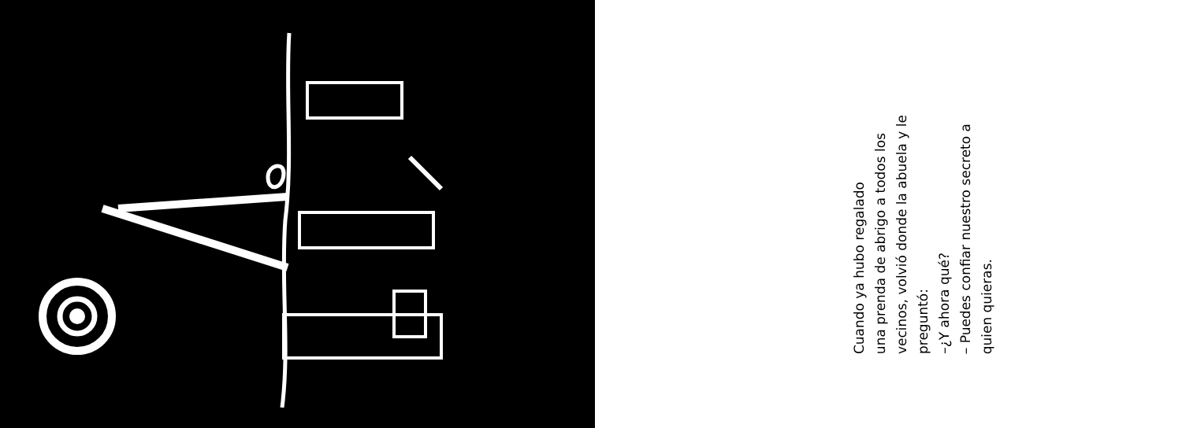Cuando ya hubo regalado
una prenda de abrigo a todos los
vecinos, volvió donde la abuela y le
preguntó:
–¿Y ahora qué?
– Puedes confiar nuestro secreto a
quien quieras.